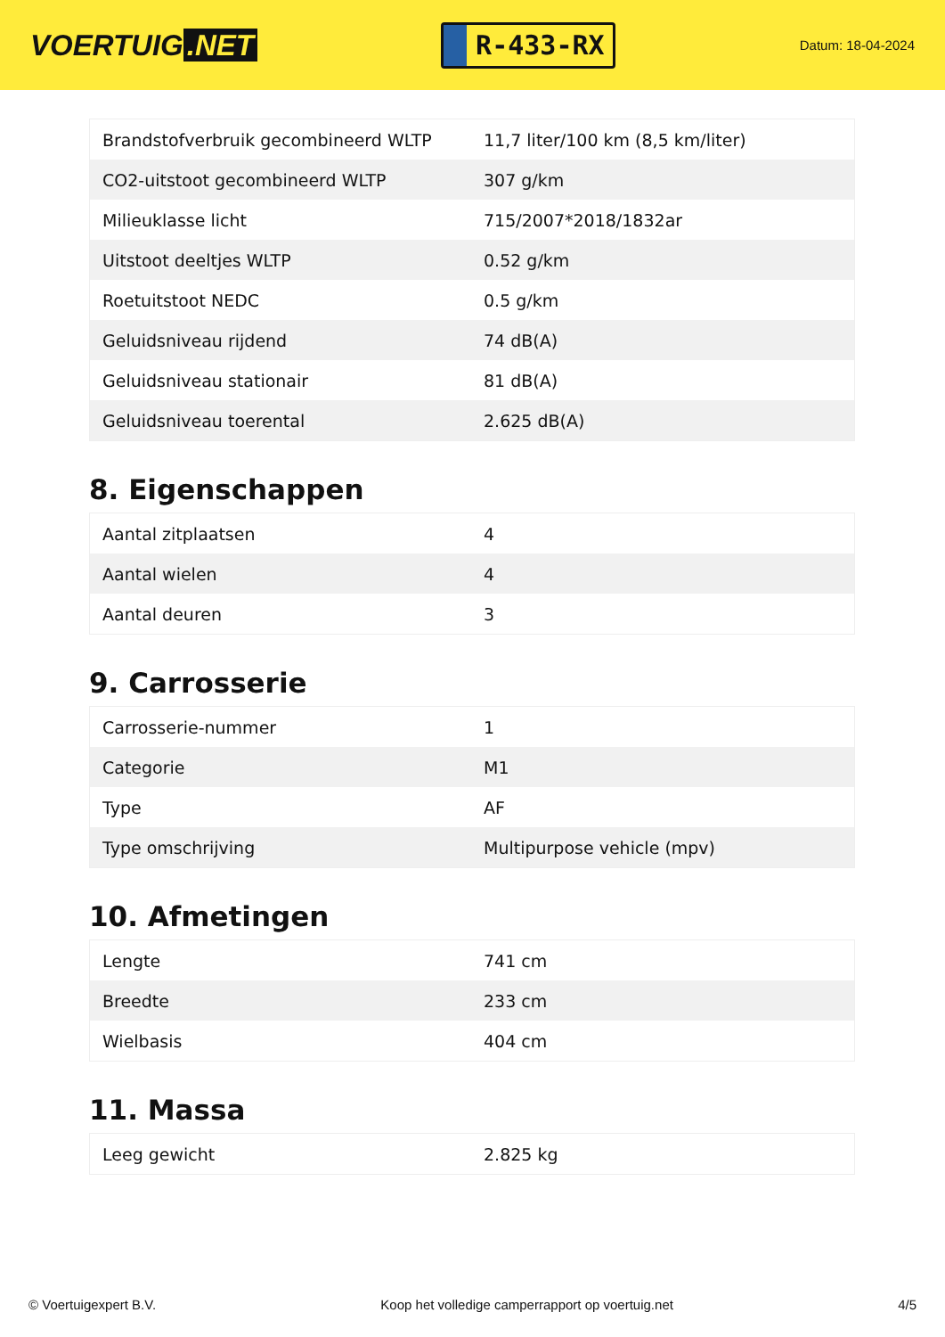VOERTUIG.NET
R-433-RX
Datum: 18-04-2024
| Brandstofverbruik gecombineerd WLTP | 11,7 liter/100 km (8,5 km/liter) |
| CO2-uitstoot gecombineerd WLTP | 307 g/km |
| Milieuklasse licht | 715/2007*2018/1832ar |
| Uitstoot deeltjes WLTP | 0.52 g/km |
| Roetuitstoot NEDC | 0.5 g/km |
| Geluidsniveau rijdend | 74 dB(A) |
| Geluidsniveau stationair | 81 dB(A) |
| Geluidsniveau toerental | 2.625 dB(A) |
8. Eigenschappen
| Aantal zitplaatsen | 4 |
| Aantal wielen | 4 |
| Aantal deuren | 3 |
9. Carrosserie
| Carrosserie-nummer | 1 |
| Categorie | M1 |
| Type | AF |
| Type omschrijving | Multipurpose vehicle (mpv) |
10. Afmetingen
| Lengte | 741 cm |
| Breedte | 233 cm |
| Wielbasis | 404 cm |
11. Massa
| Leeg gewicht | 2.825 kg |
© Voertuigexpert B.V. Koop het volledige camperrapport op voertuig.net 4/5